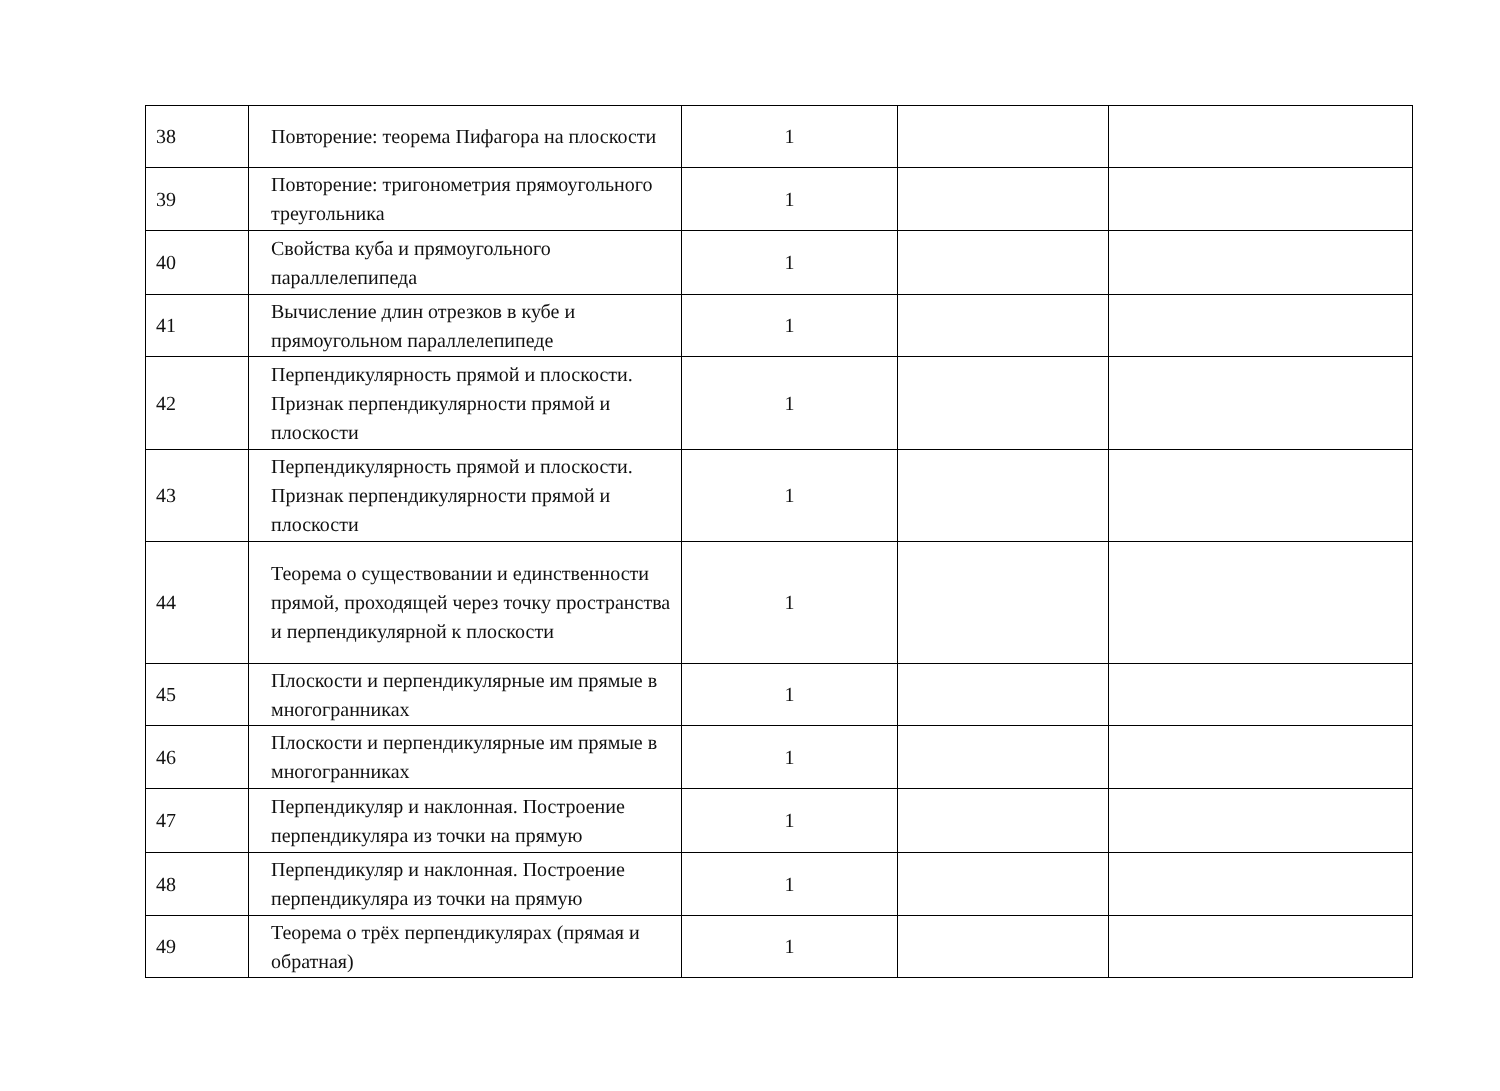| 38 | Повторение: теорема Пифагора на плоскости | 1 | | |
| 39 | Повторение: тригонометрия прямоугольного треугольника | 1 | | |
| 40 | Свойства куба и прямоугольного параллелепипеда | 1 | | |
| 41 | Вычисление длин отрезков в кубе и прямоугольном параллелепипеде | 1 | | |
| 42 | Перпендикулярность прямой и плоскости. Признак перпендикулярности прямой и плоскости | 1 | | |
| 43 | Перпендикулярность прямой и плоскости. Признак перпендикулярности прямой и плоскости | 1 | | |
| 44 | Теорема о существовании и единственности прямой, проходящей через точку пространства и перпендикулярной к плоскости | 1 | | |
| 45 | Плоскости и перпендикулярные им прямые в многогранниках | 1 | | |
| 46 | Плоскости и перпендикулярные им прямые в многогранниках | 1 | | |
| 47 | Перпендикуляр и наклонная. Построение перпендикуляра из точки на прямую | 1 | | |
| 48 | Перпендикуляр и наклонная. Построение перпендикуляра из точки на прямую | 1 | | |
| 49 | Теорема о трёх перпендикулярах (прямая и обратная) | 1 | | |